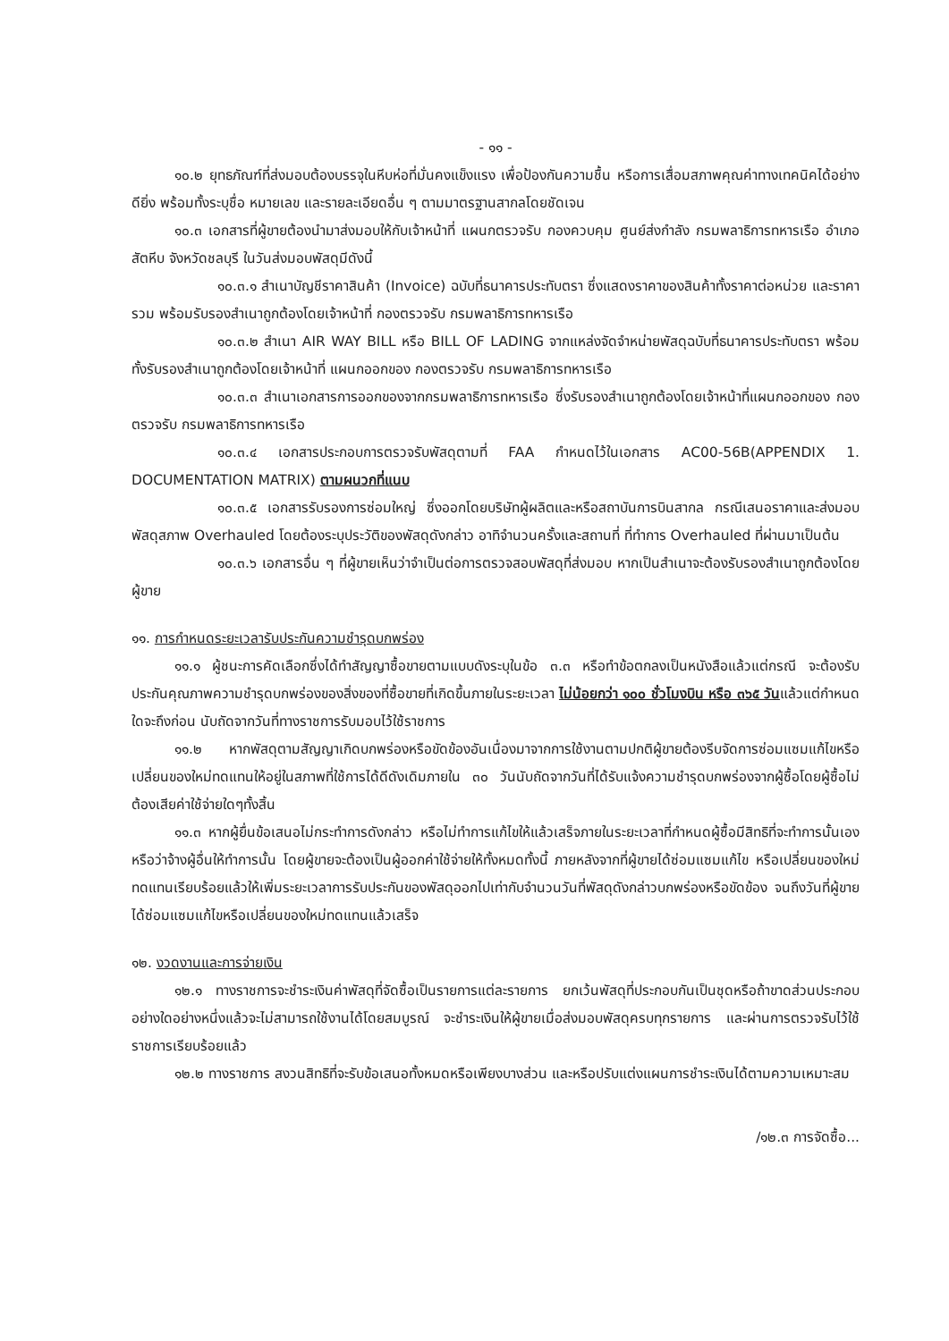- ๑๑ -
๑๐.๒ ยุทธภัณฑ์ที่ส่งมอบต้องบรรจุในหีบห่อที่มั่นคงแข็งแรง เพื่อป้องกันความชื้น หรือการเสื่อมสภาพคุณค่าทางเทคนิคได้อย่างดียิ่ง พร้อมทั้งระบุชื่อ หมายเลข และรายละเอียดอื่น ๆ ตามมาตรฐานสากลโดยชัดเจน
๑๐.๓ เอกสารที่ผู้ขายต้องนำมาส่งมอบให้กับเจ้าหน้าที่ แผนกตรวจรับ กองควบคุม ศูนย์ส่งกำลัง กรมพลาธิการทหารเรือ อำเภอสัตหีบ จังหวัดชลบุรี ในวันส่งมอบพัสดุมีดังนี้
๑๐.๓.๑ สำเนาบัญชีราคาสินค้า (Invoice) ฉบับที่ธนาคารประทับตรา ซึ่งแสดงราคาของสินค้าทั้งราคาต่อหน่วย และราคารวม พร้อมรับรองสำเนาถูกต้องโดยเจ้าหน้าที่ กองตรวจรับ กรมพลาธิการทหารเรือ
๑๐.๓.๒ สำเนา AIR WAY BILL หรือ BILL OF LADING จากแหล่งจัดจำหน่ายพัสดุฉบับที่ธนาคารประทับตรา พร้อมทั้งรับรองสำเนาถูกต้องโดยเจ้าหน้าที่ แผนกออกของ กองตรวจรับ กรมพลาธิการทหารเรือ
๑๐.๓.๓ สำเนาเอกสารการออกของจากกรมพลาธิการทหารเรือ ซึ่งรับรองสำเนาถูกต้องโดยเจ้าหน้าที่แผนกออกของ กองตรวจรับ กรมพลาธิการทหารเรือ
๑๐.๓.๔ เอกสารประกอบการตรวจรับพัสดุตามที่ FAA กำหนดไว้ในเอกสาร AC00-56B(APPENDIX 1. DOCUMENTATION MATRIX) ตามผนวกที่แนบ
๑๐.๓.๕ เอกสารรับรองการซ่อมใหญ่ ซึ่งออกโดยบริษัทผู้ผลิตและหรือสถาบันการบินสากล กรณีเสนอราคาและส่งมอบพัสดุสภาพ Overhauled โดยต้องระบุประวัติของพัสดุดังกล่าว อาทิจำนวนครั้งและสถานที่ ที่ทำการ Overhauled ที่ผ่านมาเป็นต้น
๑๐.๓.๖ เอกสารอื่น ๆ ที่ผู้ขายเห็นว่าจำเป็นต่อการตรวจสอบพัสดุที่ส่งมอบ หากเป็นสำเนาจะต้องรับรองสำเนาถูกต้องโดยผู้ขาย
๑๑. การกำหนดระยะเวลารับประกันความชำรุดบกพร่อง
๑๑.๑ ผู้ชนะการคัดเลือกซึ่งได้ทำสัญญาซื้อขายตามแบบดังระบุในข้อ ๓.๓ หรือทำข้อตกลงเป็นหนังสือแล้วแต่กรณี จะต้องรับประกันคุณภาพความชำรุดบกพร่องของสิ่งของที่ซื้อขายที่เกิดขึ้นภายในระยะเวลา ไม่น้อยกว่า ๑๐๐ ชั่วโมงบิน หรือ ๓๖๕ วันแล้วแต่กำหนดใดจะถึงก่อน นับถัดจากวันที่ทางราชการรับมอบไว้ใช้ราชการ
๑๑.๒ หากพัสดุตามสัญญาเกิดบกพร่องหรือขัดข้องอันเนื่องมาจากการใช้งานตามปกติผู้ขายต้องรีบจัดการซ่อมแซมแก้ไขหรือเปลี่ยนของใหม่ทดแทนให้อยู่ในสภาพที่ใช้การได้ดีดังเดิมภายใน ๓๐ วันนับถัดจากวันที่ได้รับแจ้งความชำรุดบกพร่องจากผู้ซื้อโดยผู้ซื้อไม่ต้องเสียค่าใช้จ่ายใดๆทั้งสิ้น
๑๑.๓ หากผู้ยื่นข้อเสนอไม่กระทำการดังกล่าว หรือไม่ทำการแก้ไขให้แล้วเสร็จภายในระยะเวลาที่กำหนดผู้ซื้อมีสิทธิที่จะทำการนั้นเอง หรือว่าจ้างผู้อื่นให้ทำการนั้น โดยผู้ขายจะต้องเป็นผู้ออกค่าใช้จ่ายให้ทั้งหมดทั้งนี้ ภายหลังจากที่ผู้ขายได้ซ่อมแซมแก้ไข หรือเปลี่ยนของใหม่ทดแทนเรียบร้อยแล้วให้เพิ่มระยะเวลาการรับประกันของพัสดุออกไปเท่ากับจำนวนวันที่พัสดุดังกล่าวบกพร่องหรือขัดข้อง จนถึงวันที่ผู้ขายได้ซ่อมแซมแก้ไขหรือเปลี่ยนของใหม่ทดแทนแล้วเสร็จ
๑๒. งวดงานและการจ่ายเงิน
๑๒.๑ ทางราชการจะชำระเงินค่าพัสดุที่จัดซื้อเป็นรายการแต่ละรายการ ยกเว้นพัสดุที่ประกอบกันเป็นชุดหรือถ้าขาดส่วนประกอบอย่างใดอย่างหนึ่งแล้วจะไม่สามารถใช้งานได้โดยสมบูรณ์ จะชำระเงินให้ผู้ขายเมื่อส่งมอบพัสดุครบทุกรายการ และผ่านการตรวจรับไว้ใช้ราชการเรียบร้อยแล้ว
๑๒.๒ ทางราชการ สงวนสิทธิที่จะรับข้อเสนอทั้งหมดหรือเพียงบางส่วน และหรือปรับแต่งแผนการชำระเงินได้ตามความเหมาะสม
/๑๒.๓ การจัดซื้อ...